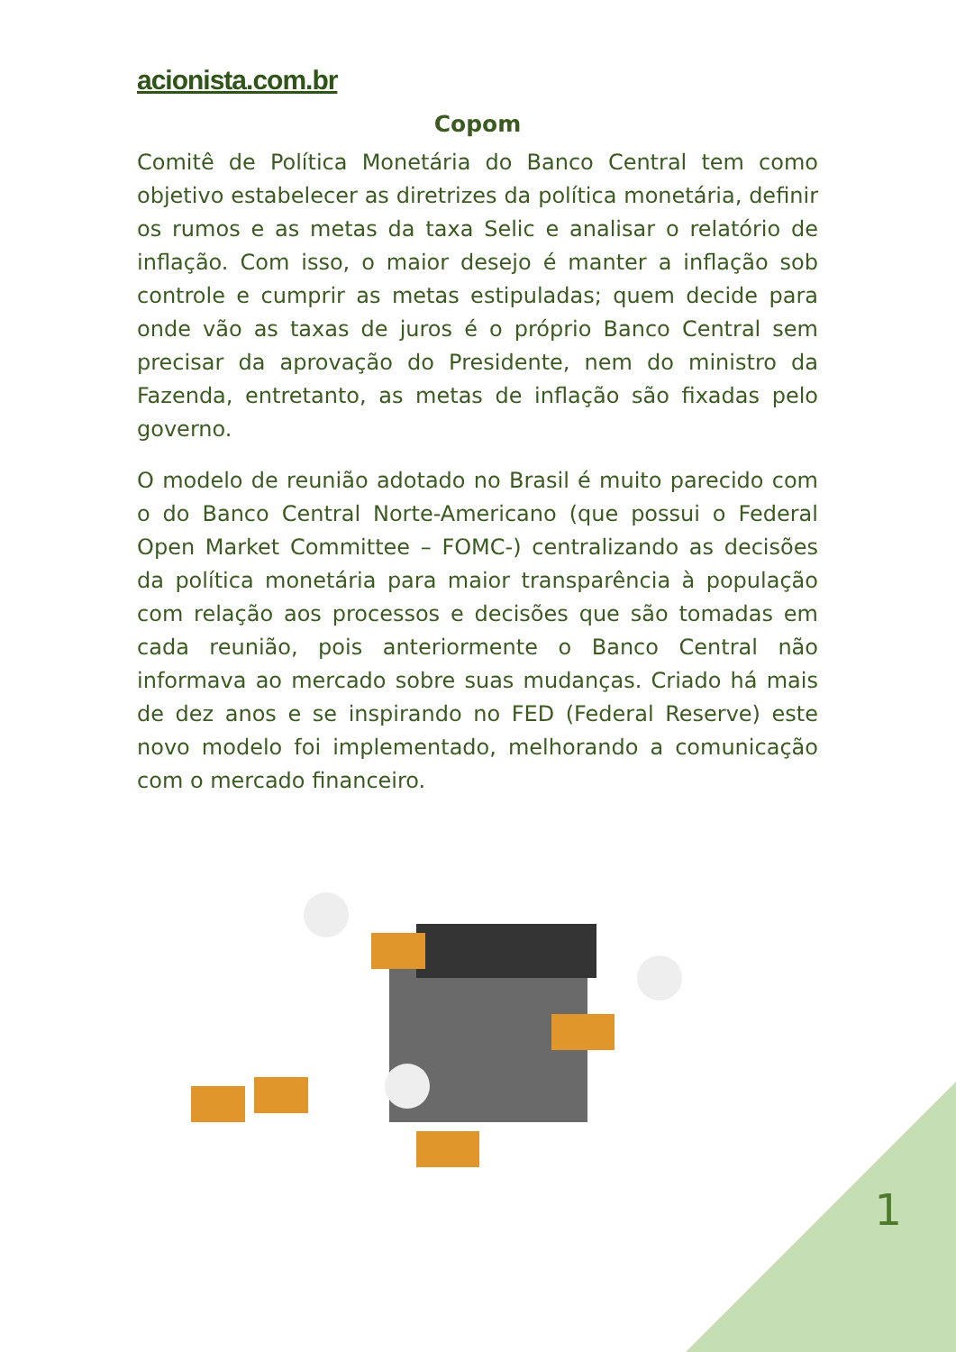acionista.com.br
Copom
Comitê de Política Monetária do Banco Central tem como objetivo estabelecer as diretrizes da política monetária, definir os rumos e as metas da taxa Selic e analisar o relatório de inflação. Com isso, o maior desejo é manter a inflação sob controle e cumprir as metas estipuladas; quem decide para onde vão as taxas de juros é o próprio Banco Central sem precisar da aprovação do Presidente, nem do ministro da Fazenda, entretanto, as metas de inflação são fixadas pelo governo.
O modelo de reunião adotado no Brasil é muito parecido com o do Banco Central Norte-Americano (que possui o Federal Open Market Committee – FOMC-) centralizando as decisões da política monetária para maior transparência à população com relação aos processos e decisões que são tomadas em cada reunião, pois anteriormente o Banco Central não informava ao mercado sobre suas mudanças. Criado há mais de dez anos e se inspirando no FED (Federal Reserve) este novo modelo foi implementado, melhorando a comunicação com o mercado financeiro.
1